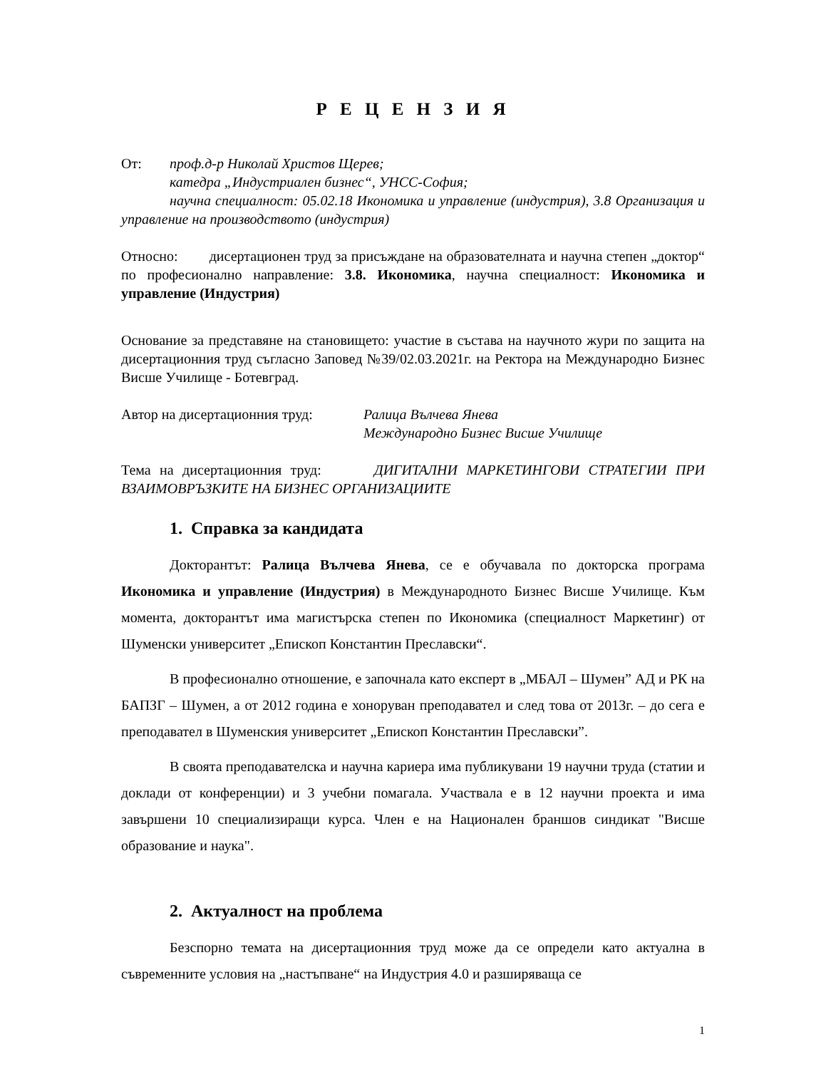Р Е Ц Е Н З И Я
От: проф.д-р Николай Христов Щерев;
катедра „Индустриален бизнес“, УНСС-София;
научна специалност: 05.02.18 Икономика и управление (индустрия), 3.8 Организация и управление на производството (индустрия)
Относно: дисертационен труд за присъждане на образователната и научна степен „доктор“ по професионално направление: 3.8. Икономика, научна специалност: Икономика и управление (Индустрия)
Основание за представяне на становището: участие в състава на научното жури по защита на дисертационния труд съгласно Заповед №39/02.03.2021г. на Ректора на Международно Бизнес Висше Училище - Ботевград.
Автор на дисертационния труд: Ралица Вълчева Янева
Международно Бизнес Висше Училище
Тема на дисертационния труд: ДИГИТАЛНИ МАРКЕТИНГОВИ СТРАТЕГИИ ПРИ ВЗАИМОВРЪЗКИТЕ НА БИЗНЕС ОРГАНИЗАЦИИТЕ
1. Справка за кандидата
Докторантът: Ралица Вълчева Янева, се е обучавала по докторска програма Икономика и управление (Индустрия) в Международното Бизнес Висше Училище. Към момента, докторантът има магистърска степен по Икономика (специалност Маркетинг) от Шуменски университет „Епископ Константин Преславски“.
В професионално отношение, е започнала като експерт в „МБАЛ – Шумен” АД и РК на БАПЗГ – Шумен, а от 2012 година е хоноруван преподавател и след това от 2013г. – до сега е преподавател в Шуменския университет „Епископ Константин Преславски”.
В своята преподавателска и научна кариера има публикувани 19 научни труда (статии и доклади от конференции) и 3 учебни помагала. Участвала е в 12 научни проекта и има завършени 10 специализиращи курса. Член е на Национален браншов синдикат "Висше образование и наука".
2. Актуалност на проблема
Безспорно темата на дисертационния труд може да се определи като актуална в съвременните условия на „настъпване“ на Индустрия 4.0 и разширяваща се
1